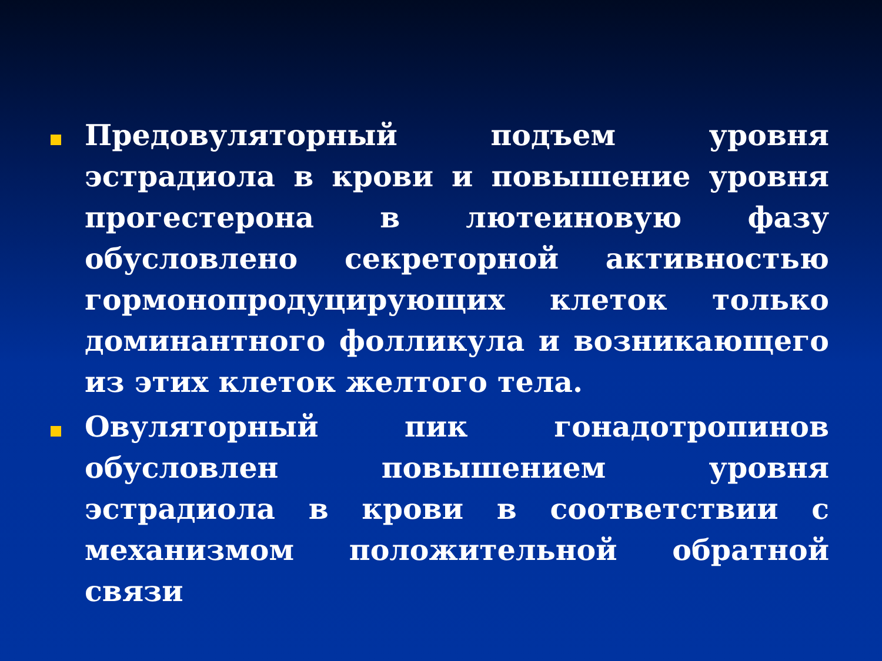Предовуляторный подъем уровня эстрадиола в крови и повышение уровня прогестерона в лютеиновую фазу обусловлено секреторной активностью гормонопродуцирующих клеток только доминантного фолликула и возникающего из этих клеток желтого тела.
Овуляторный пик гонадотропинов обусловлен повышением уровня эстрадиола в крови в соответствии с механизмом положительной обратной связи